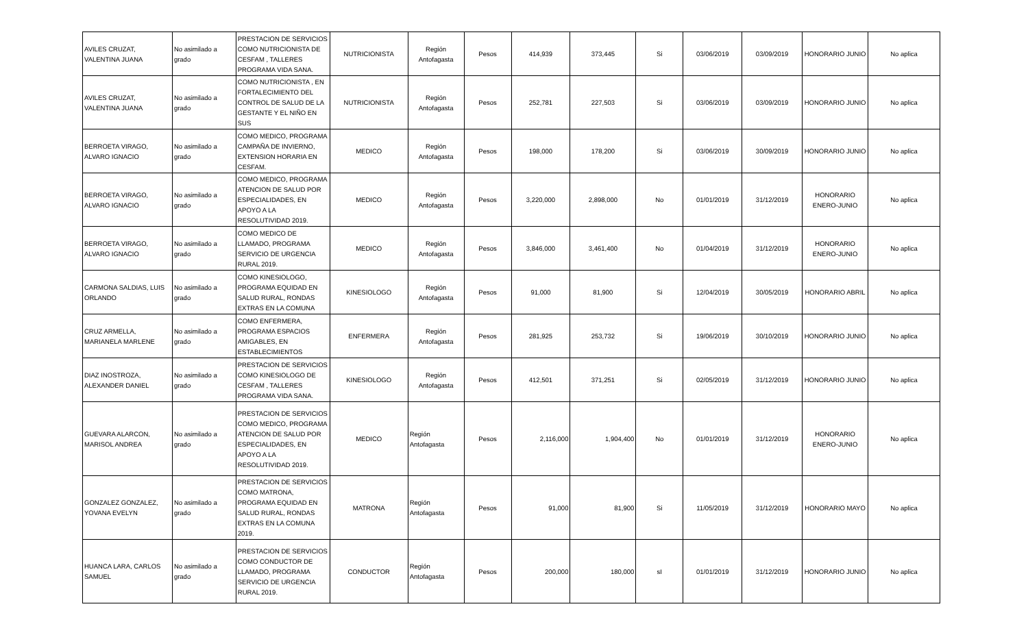| AVILES CRUZAT, VALENTINA JUANA | No asimilado a grado | PRESTACION DE SERVICIOS COMO NUTRICIONISTA DE CESFAM , TALLERES PROGRAMA VIDA SANA. | NUTRICIONISTA | Región Antofagasta | Pesos | 414,939 | 373,445 | Si | 03/06/2019 | 03/09/2019 | HONORARIO JUNIO | No aplica |
| AVILES CRUZAT, VALENTINA JUANA | No asimilado a grado | COMO NUTRICIONISTA , EN FORTALECIMIENTO DEL CONTROL DE SALUD DE LA GESTANTE Y EL NIÑO EN SUS | NUTRICIONISTA | Región Antofagasta | Pesos | 252,781 | 227,503 | Si | 03/06/2019 | 03/09/2019 | HONORARIO JUNIO | No aplica |
| BERROETA VIRAGO, ALVARO IGNACIO | No asimilado a grado | COMO MEDICO, PROGRAMA CAMPAÑA DE INVIERNO, EXTENSION HORARIA EN CESFAM. | MEDICO | Región Antofagasta | Pesos | 198,000 | 178,200 | Si | 03/06/2019 | 30/09/2019 | HONORARIO JUNIO | No aplica |
| BERROETA VIRAGO, ALVARO IGNACIO | No asimilado a grado | COMO MEDICO, PROGRAMA ATENCION DE SALUD POR ESPECIALIDADES, EN APOYO A LA RESOLUTIVIDAD 2019. | MEDICO | Región Antofagasta | Pesos | 3,220,000 | 2,898,000 | No | 01/01/2019 | 31/12/2019 | HONORARIO ENERO-JUNIO | No aplica |
| BERROETA VIRAGO, ALVARO IGNACIO | No asimilado a grado | COMO MEDICO DE LLAMADO, PROGRAMA SERVICIO DE URGENCIA RURAL 2019. | MEDICO | Región Antofagasta | Pesos | 3,846,000 | 3,461,400 | No | 01/04/2019 | 31/12/2019 | HONORARIO ENERO-JUNIO | No aplica |
| CARMONA SALDIAS, LUIS ORLANDO | No asimilado a grado | COMO KINESIOLOGO, PROGRAMA EQUIDAD EN SALUD RURAL, RONDAS EXTRAS EN LA COMUNA | KINESIOLOGO | Región Antofagasta | Pesos | 91,000 | 81,900 | Si | 12/04/2019 | 30/05/2019 | HONORARIO ABRIL | No aplica |
| CRUZ ARMELLA, MARIANELA MARLENE | No asimilado a grado | COMO ENFERMERA, PROGRAMA ESPACIOS AMIGABLES, EN ESTABLECIMIENTOS | ENFERMERA | Región Antofagasta | Pesos | 281,925 | 253,732 | Si | 19/06/2019 | 30/10/2019 | HONORARIO JUNIO | No aplica |
| DIAZ INOSTROZA, ALEXANDER DANIEL | No asimilado a grado | PRESTACION DE SERVICIOS COMO KINESIOLOGO DE CESFAM , TALLERES PROGRAMA VIDA SANA. | KINESIOLOGO | Región Antofagasta | Pesos | 412,501 | 371,251 | Si | 02/05/2019 | 31/12/2019 | HONORARIO JUNIO | No aplica |
| GUEVARA ALARCON, MARISOL ANDREA | No asimilado a grado | PRESTACION DE SERVICIOS COMO MEDICO, PROGRAMA ATENCION DE SALUD POR ESPECIALIDADES, EN APOYO A LA RESOLUTIVIDAD 2019. | MEDICO | Región Antofagasta | Pesos | 2,116,000 | 1,904,400 | No | 01/01/2019 | 31/12/2019 | HONORARIO ENERO-JUNIO | No aplica |
| GONZALEZ GONZALEZ, YOVANA EVELYN | No asimilado a grado | PRESTACION DE SERVICIOS COMO MATRONA, PROGRAMA EQUIDAD EN SALUD RURAL, RONDAS EXTRAS EN LA COMUNA 2019. | MATRONA | Región Antofagasta | Pesos | 91,000 | 81,900 | Si | 11/05/2019 | 31/12/2019 | HONORARIO MAYO | No aplica |
| HUANCA LARA, CARLOS SAMUEL | No asimilado a grado | PRESTACION DE SERVICIOS COMO CONDUCTOR DE LLAMADO, PROGRAMA SERVICIO DE URGENCIA RURAL 2019. | CONDUCTOR | Región Antofagasta | Pesos | 200,000 | 180,000 | sI | 01/01/2019 | 31/12/2019 | HONORARIO JUNIO | No aplica |